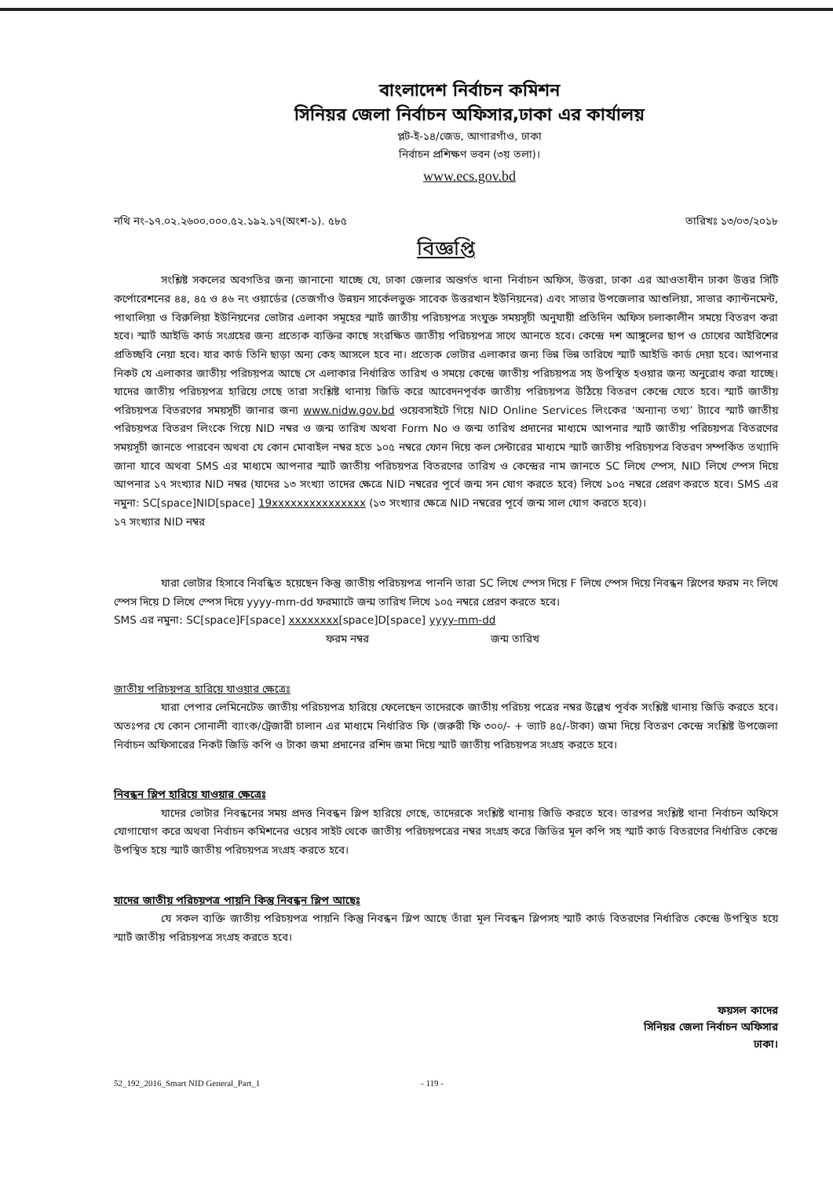বাংলাদেশ নির্বাচন কমিশন
সিনিয়র জেলা নির্বাচন অফিসার,ঢাকা এর কার্যালয়
প্লট-ই-১৪/জেড, আগারগাঁও, ঢাকা
নির্বাচন প্রশিক্ষণ ভবন (৩য় তলা)।
www.ecs.gov.bd
নথি নং-১৭.০২.২৬০০.০০০.৫২.১৯২.১৭(অংশ-১). ৫৮৫ তারিখঃ ১৩/০৩/২০১৮
বিজ্ঞপ্তি
সংশ্লিষ্ট সকলের অবগতির জন্য জানানো যাচ্ছে যে, ঢাকা জেলার অন্তর্গত থানা নির্বাচন অফিস, উত্তরা, ঢাকা এর আওতাধীন ঢাকা উত্তর সিটি কর্পোরেশনের ৪৪, ৪৫ ও ৪৬ নং ওয়ার্ডের (তেজগাঁও উন্নয়ন সার্কেলভুক্ত সাবেক উত্তরখান ইউনিয়নের) এবং সাভার উপজেলার আশুলিয়া, সাভার ক্যান্টনমেন্ট, পাথালিয়া ও বিরুলিয়া ইউনিয়নের ভোটার এলাকা সমূহের স্মার্ট জাতীয় পরিচয়পত্র সংযুক্ত সময়সূচী অনুযায়ী প্রতিদিন অফিস চলাকালীন সময়ে বিতরণ করা হবে। স্মার্ট আইডি কার্ড সংগ্রহের জন্য প্রত্যেক ব্যক্তির কাছে সংরক্ষিত জাতীয় পরিচয়পত্র সাথে আনতে হবে। কেন্দ্রে দশ আঙ্গুলের ছাপ ও চোখের আইরিশের প্রতিচ্ছবি নেয়া হবে। যার কার্ড তিনি ছাড়া অন্য কেহ আসলে হবে না। প্রত্যেক ভোটার এলাকার জন্য ভিন্ন ভিন্ন তারিখে স্মার্ট আইডি কার্ড দেয়া হবে। আপনার নিকট যে এলাকার জাতীয় পরিচয়পত্র আছে সে এলাকার নির্ধারিত তারিখ ও সময়ে কেন্দ্রে জাতীয় পরিচয়পত্র সহ উপস্থিত হওয়ার জন্য অনুরোধ করা যাচ্ছে। যাদের জাতীয় পরিচয়পত্র হারিয়ে গেছে তারা সংশ্লিষ্ট থানায় জিডি করে আবেদনপূর্বক জাতীয় পরিচয়পত্র উঠিয়ে বিতরণ কেন্দ্রে যেতে হবে। স্মার্ট জাতীয় পরিচয়পত্র বিতরণের সময়সূচী জানার জন্য www.nidw.gov.bd ওয়েবসাইটে গিয়ে NID Online Services লিংকের ‘অন্যান্য তথ্য’ ট্যাবে স্মার্ট জাতীয় পরিচয়পত্র বিতরণ লিংকে গিয়ে NID নম্বর ও জন্ম তারিখ অথবা Form No ও জন্ম তারিখ প্রদানের মাধ্যমে আপনার স্মার্ট জাতীয় পরিচয়পত্র বিতরণের সময়সূচী জানতে পারবেন অথবা যে কোন মোবাইল নম্বর হতে ১০৫ নম্বরে ফোন দিয়ে কল সেন্টারের মাধ্যমে স্মার্ট জাতীয় পরিচয়পত্র বিতরণ সম্পর্কিত তথ্যাদি জানা যাবে অথবা SMS এর মাধ্যমে আপনার স্মার্ট জাতীয় পরিচয়পত্র বিতরণের তারিখ ও কেন্দ্রের নাম জানতে SC লিখে স্পেস, NID লিখে স্পেস দিয়ে আপনার ১৭ সংখ্যার NID নম্বর (যাদের ১৩ সংখ্যা তাদের ক্ষেত্রে NID নম্বরের পূর্বে জন্ম সন যোগ করতে হবে) লিখে ১০৫ নম্বরে প্রেরণ করতে হবে। SMS এর নমুনা: SC[space]NID[space] 19xxxxxxxxxxxxxxx (১৩ সংখ্যার ক্ষেত্রে NID নম্বরের পূর্বে জন্ম সাল যোগ করতে হবে)।
১৭ সংখ্যার NID নম্বর
যারা ভোটার হিসাবে নিবন্ধিত হয়েছেন কিন্তু জাতীয় পরিচয়পত্র পাননি তারা SC লিখে স্পেস দিয়ে F লিখে স্পেস দিয়ে নিবন্ধন স্লিপের ফরম নং লিখে স্পেস দিয়ে D লিখে স্পেস দিয়ে yyyy-mm-dd ফরম্যাটে জন্ম তারিখ লিখে ১০৫ নম্বরে প্রেরণ করতে হবে।
SMS এর নমুনা: SC[space]F[space] xxxxxxxx[space]D[space] yyyy-mm-dd
ফরম নম্বর জন্ম তারিখ
জাতীয় পরিচয়পত্র হারিয়ে যাওয়ার ক্ষেত্রেঃ
যারা পেপার লেমিনেটেড জাতীয় পরিচয়পত্র হারিয়ে ফেলেছেন তাদেরকে জাতীয় পরিচয় পত্রের নম্বর উল্লেখ পূর্বক সংশ্লিষ্ট থানায় জিডি করতে হবে। অতঃপর যে কোন সোনালী ব্যাংক/ট্রেজারী চালান এর মাধ্যমে নির্ধারিত ফি (জরুরী ফি ৩০০/- + ভ্যাট ৪৫/-টাকা) জমা দিয়ে বিতরণ কেন্দ্রে সংশ্লিষ্ট উপজেলা নির্বাচন অফিসারের নিকট জিডি কপি ও টাকা জমা প্রদানের রশিদ জমা দিয়ে স্মার্ট জাতীয় পরিচয়পত্র সংগ্রহ করতে হবে।
নিবন্ধন স্লিপ হারিয়ে যাওয়ার ক্ষেত্রেঃ
যাদের ভোটার নিবন্ধনের সময় প্রদত্ত নিবন্ধন স্লিপ হারিয়ে গেছে, তাদেরকে সংশ্লিষ্ট থানায় জিডি করতে হবে। তারপর সংশ্লিষ্ট থানা নির্বাচন অফিসে যোগাযোগ করে অথবা নির্বাচন কমিশনের ওয়েব সাইট থেকে জাতীয় পরিচয়পত্রের নম্বর সংগ্রহ করে জিডির মূল কপি সহ স্মার্ট কার্ড বিতরণের নির্ধারিত কেন্দ্রে উপস্থিত হয়ে স্মার্ট জাতীয় পরিচয়পত্র সংগ্রহ করতে হবে।
যাদের জাতীয় পরিচয়পত্র পায়নি কিন্তু নিবন্ধন স্লিপ আছেঃ
যে সকল ব্যক্তি জাতীয় পরিচয়পত্র পায়নি কিন্তু নিবন্ধন স্লিপ আছে তাঁরা মূল নিবন্ধন স্লিপসহ স্মার্ট কার্ড বিতরণের নির্ধারিত কেন্দ্রে উপস্থিত হয়ে স্মার্ট জাতীয় পরিচয়পত্র সংগ্রহ করতে হবে।
ফয়সল কাদের
সিনিয়র জেলা নির্বাচন অফিসার
ঢাকা।
52_192_2016_Smart NID General_Part_1 - 119 -